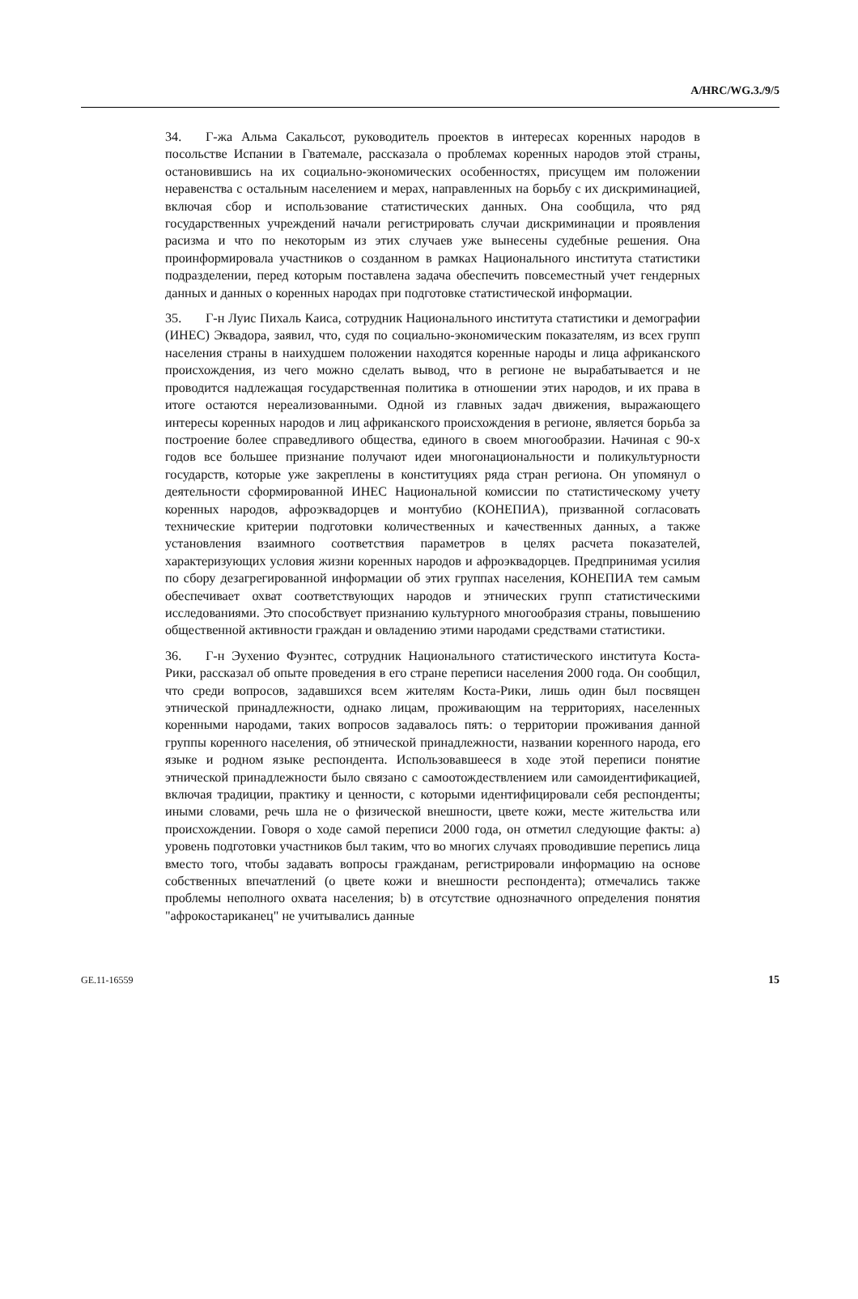A/HRC/WG.3./9/5
34. Г-жа Альма Сакальсот, руководитель проектов в интересах коренных народов в посольстве Испании в Гватемале, рассказала о проблемах коренных народов этой страны, остановившись на их социально-экономических особенностях, присущем им положении неравенства с остальным населением и мерах, направленных на борьбу с их дискриминацией, включая сбор и использование статистических данных. Она сообщила, что ряд государственных учреждений начали регистрировать случаи дискриминации и проявления расизма и что по некоторым из этих случаев уже вынесены судебные решения. Она проинформировала участников о созданном в рамках Национального института статистики подразделении, перед которым поставлена задача обеспечить повсеместный учет гендерных данных и данных о коренных народах при подготовке статистической информации.
35. Г-н Луис Пихаль Каиса, сотрудник Национального института статистики и демографии (ИНЕС) Эквадора, заявил, что, судя по социально-экономическим показателям, из всех групп населения страны в наихудшем положении находятся коренные народы и лица африканского происхождения, из чего можно сделать вывод, что в регионе не вырабатывается и не проводится надлежащая государственная политика в отношении этих народов, и их права в итоге остаются нереализованными. Одной из главных задач движения, выражающего интересы коренных народов и лиц африканского происхождения в регионе, является борьба за построение более справедливого общества, единого в своем многообразии. Начиная с 90-х годов все большее признание получают идеи многонациональности и поликультурности государств, которые уже закреплены в конституциях ряда стран региона. Он упомянул о деятельности сформированной ИНЕС Национальной комиссии по статистическому учету коренных народов, афроэквадорцев и монтубио (КОНЕПИА), призванной согласовать технические критерии подготовки количественных и качественных данных, а также установления взаимного соответствия параметров в целях расчета показателей, характеризующих условия жизни коренных народов и афроэквадорцев. Предпринимая усилия по сбору дезагрегированной информации об этих группах населения, КОНЕПИА тем самым обеспечивает охват соответствующих народов и этнических групп статистическими исследованиями. Это способствует признанию культурного многообразия страны, повышению общественной активности граждан и овладению этими народами средствами статистики.
36. Г-н Эухенио Фуэнтес, сотрудник Национального статистического института Коста-Рики, рассказал об опыте проведения в его стране переписи населения 2000 года. Он сообщил, что среди вопросов, задавшихся всем жителям Коста-Рики, лишь один был посвящен этнической принадлежности, однако лицам, проживающим на территориях, населенных коренными народами, таких вопросов задавалось пять: о территории проживания данной группы коренного населения, об этнической принадлежности, названии коренного народа, его языке и родном языке респондента. Использовавшееся в ходе этой переписи понятие этнической принадлежности было связано с самоотождествлением или самоидентификацией, включая традиции, практику и ценности, с которыми идентифицировали себя респонденты; иными словами, речь шла не о физической внешности, цвете кожи, месте жительства или происхождении. Говоря о ходе самой переписи 2000 года, он отметил следующие факты: а) уровень подготовки участников был таким, что во многих случаях проводившие перепись лица вместо того, чтобы задавать вопросы гражданам, регистрировали информацию на основе собственных впечатлений (о цвете кожи и внешности респондента); отмечались также проблемы неполного охвата населения; b) в отсутствие однозначного определения понятия "афрокостариканец" не учитывались данные
GE.11-16559 15